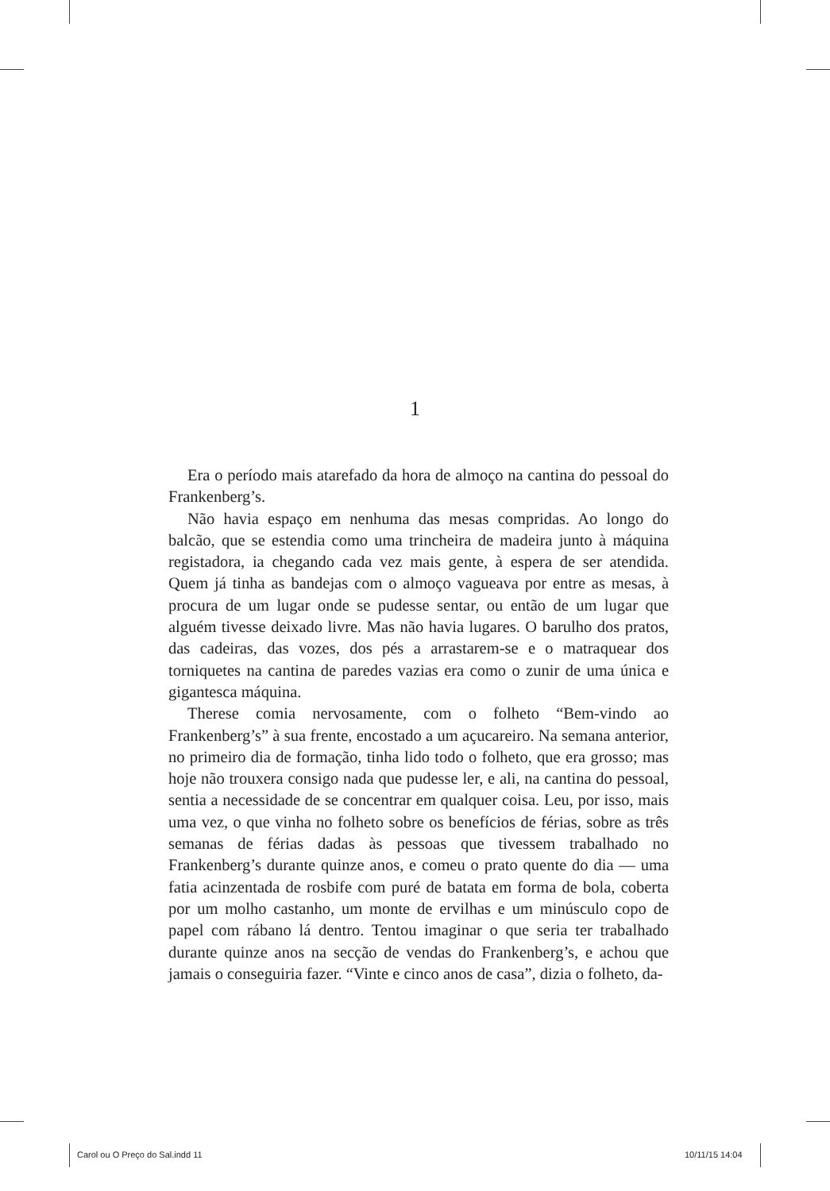1
Era o período mais atarefado da hora de almoço na cantina do pessoal do Frankenberg’s.
Não havia espaço em nenhuma das mesas compridas. Ao longo do balcão, que se estendia como uma trincheira de madeira junto à máquina registadora, ia chegando cada vez mais gente, à espera de ser atendida. Quem já tinha as bandejas com o almoço vagueava por entre as mesas, à procura de um lugar onde se pudesse sentar, ou então de um lugar que alguém tivesse deixado livre. Mas não havia lugares. O barulho dos pratos, das cadeiras, das vozes, dos pés a arrastarem-se e o matraquear dos torniquetes na cantina de paredes vazias era como o zunir de uma única e gigantesca máquina.
Therese comia nervosamente, com o folheto “Bem-vindo ao Frankenberg’s” à sua frente, encostado a um açucareiro. Na semana anterior, no primeiro dia de formação, tinha lido todo o folheto, que era grosso; mas hoje não trouxera consigo nada que pudesse ler, e ali, na cantina do pessoal, sentia a necessidade de se concentrar em qualquer coisa. Leu, por isso, mais uma vez, o que vinha no folheto sobre os benefícios de férias, sobre as três semanas de férias dadas às pessoas que tivessem trabalhado no Frankenberg’s durante quinze anos, e comeu o prato quente do dia — uma fatia acinzentada de rosbife com puré de batata em forma de bola, coberta por um molho castanho, um monte de ervilhas e um minúsculo copo de papel com rábano lá dentro. Tentou imaginar o que seria ter trabalhado durante quinze anos na secção de vendas do Frankenberg’s, e achou que jamais o conseguiria fazer. “Vinte e cinco anos de casa”, dizia o folheto, da-
Carol ou O Preço do Sal.indd 11
10/11/15 14:04